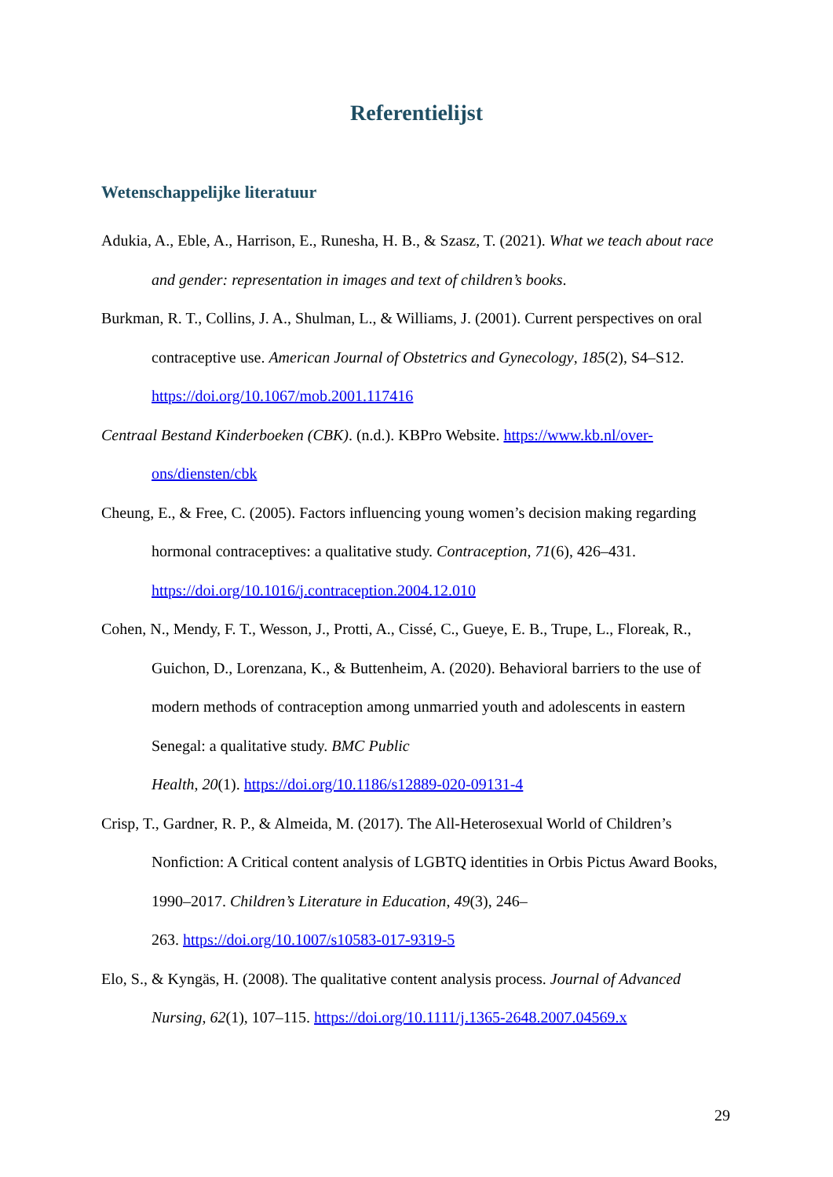Referentielijst
Wetenschappelijke literatuur
Adukia, A., Eble, A., Harrison, E., Runesha, H. B., & Szasz, T. (2021). What we teach about race and gender: representation in images and text of children’s books.
Burkman, R. T., Collins, J. A., Shulman, L., & Williams, J. (2001). Current perspectives on oral contraceptive use. American Journal of Obstetrics and Gynecology, 185(2), S4–S12. https://doi.org/10.1067/mob.2001.117416
Centraal Bestand Kinderboeken (CBK). (n.d.). KBPro Website. https://www.kb.nl/over-ons/diensten/cbk
Cheung, E., & Free, C. (2005). Factors influencing young women’s decision making regarding hormonal contraceptives: a qualitative study. Contraception, 71(6), 426–431. https://doi.org/10.1016/j.contraception.2004.12.010
Cohen, N., Mendy, F. T., Wesson, J., Protti, A., Cissé, C., Gueye, E. B., Trupe, L., Floreak, R., Guichon, D., Lorenzana, K., & Buttenheim, A. (2020). Behavioral barriers to the use of modern methods of contraception among unmarried youth and adolescents in eastern Senegal: a qualitative study. BMC Public
Health, 20(1). https://doi.org/10.1186/s12889-020-09131-4
Crisp, T., Gardner, R. P., & Almeida, M. (2017). The All-Heterosexual World of Children’s Nonfiction: A Critical content analysis of LGBTQ identities in Orbis Pictus Award Books, 1990–2017. Children’s Literature in Education, 49(3), 246–
263. https://doi.org/10.1007/s10583-017-9319-5
Elo, S., & Kyngäs, H. (2008). The qualitative content analysis process. Journal of Advanced Nursing, 62(1), 107–115. https://doi.org/10.1111/j.1365-2648.2007.04569.x
29